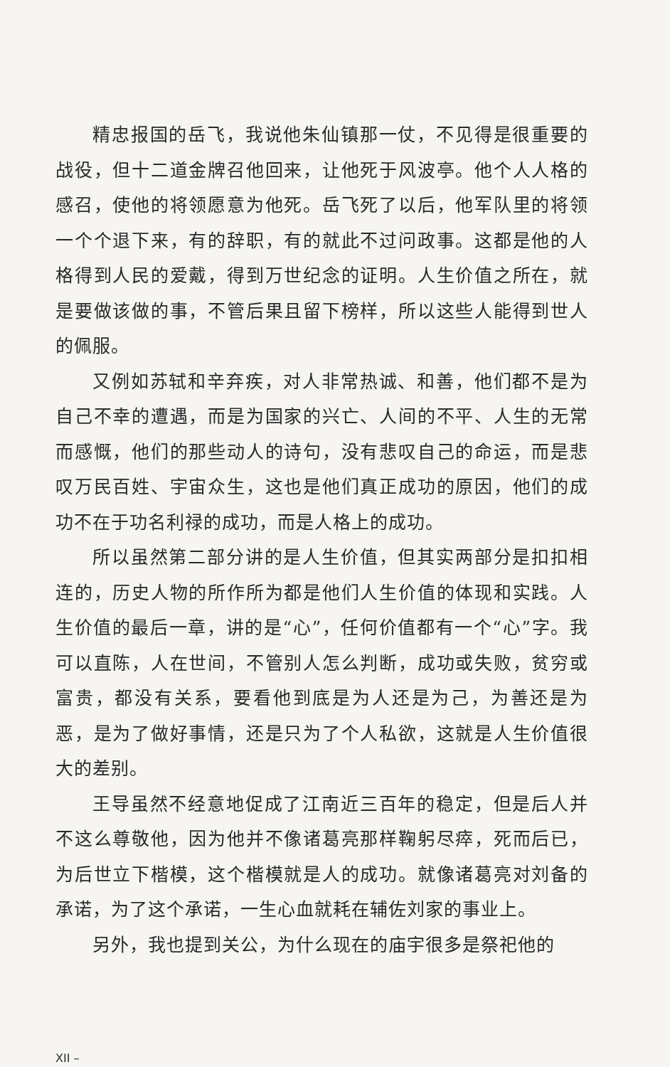精忠报国的岳飞，我说他朱仙镇那一仗，不见得是很重要的战役，但十二道金牌召他回来，让他死于风波亭。他个人人格的感召，使他的将领愿意为他死。岳飞死了以后，他军队里的将领一个个退下来，有的辞职，有的就此不过问政事。这都是他的人格得到人民的爱戴，得到万世纪念的证明。人生价值之所在，就是要做该做的事，不管后果且留下榜样，所以这些人能得到世人的佩服。
又例如苏轼和辛弃疾，对人非常热诚、和善，他们都不是为自己不幸的遭遇，而是为国家的兴亡、人间的不平、人生的无常而感慨，他们的那些动人的诗句，没有悲叹自己的命运，而是悲叹万民百姓、宇宙众生，这也是他们真正成功的原因，他们的成功不在于功名利禄的成功，而是人格上的成功。
所以虽然第二部分讲的是人生价值，但其实两部分是扣扣相连的，历史人物的所作所为都是他们人生价值的体现和实践。人生价值的最后一章，讲的是“心”，任何价值都有一个“心”字。我可以直陈，人在世间，不管别人怎么判断，成功或失败，贫穷或富贵，都没有关系，要看他到底是为人还是为己，为善还是为恶，是为了做好事情，还是只为了个人私欲，这就是人生价值很大的差别。
王导虽然不经意地促成了江南近三百年的稳定，但是后人并不这么尊敬他，因为他并不像诸葛亮那样鞠躬尽瘁，死而后已，为后世立下楷模，这个楷模就是人的成功。就像诸葛亮对刘备的承诺，为了这个承诺，一生心血就耗在辅佐刘家的事业上。
另外，我也提到关公，为什么现在的庙宇很多是祭祀他的
XII –